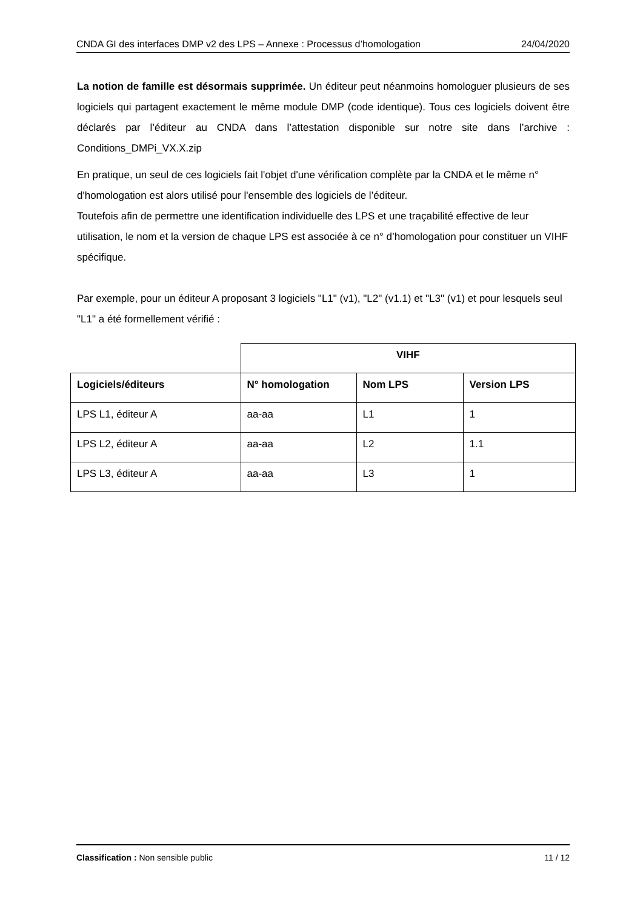CNDA GI des interfaces DMP v2 des LPS – Annexe : Processus d’homologation 24/04/2020
La notion de famille est désormais supprimée. Un éditeur peut néanmoins homologuer plusieurs de ses logiciels qui partagent exactement le même module DMP (code identique). Tous ces logiciels doivent être déclarés par l’éditeur au CNDA dans l’attestation disponible sur notre site dans l’archive : Conditions_DMPi_VX.X.zip
En pratique, un seul de ces logiciels fait l'objet d'une vérification complète par la CNDA et le même n° d'homologation est alors utilisé pour l'ensemble des logiciels de l’éditeur.
Toutefois afin de permettre une identification individuelle des LPS et une traçabilité effective de leur utilisation, le nom et la version de chaque LPS est associée à ce n° d’homologation pour constituer un VIHF spécifique.
Par exemple, pour un éditeur A proposant 3 logiciels "L1" (v1), "L2" (v1.1) et "L3" (v1) et pour lesquels seul "L1" a été formellement vérifié :
| | VIHF | | |
| Logiciels/éditeurs | N° homologation | Nom LPS | Version LPS |
| LPS L1, éditeur A | aa-aa | L1 | 1 |
| LPS L2, éditeur A | aa-aa | L2 | 1.1 |
| LPS L3, éditeur A | aa-aa | L3 | 1 |
Classification : Non sensible public 11 / 12